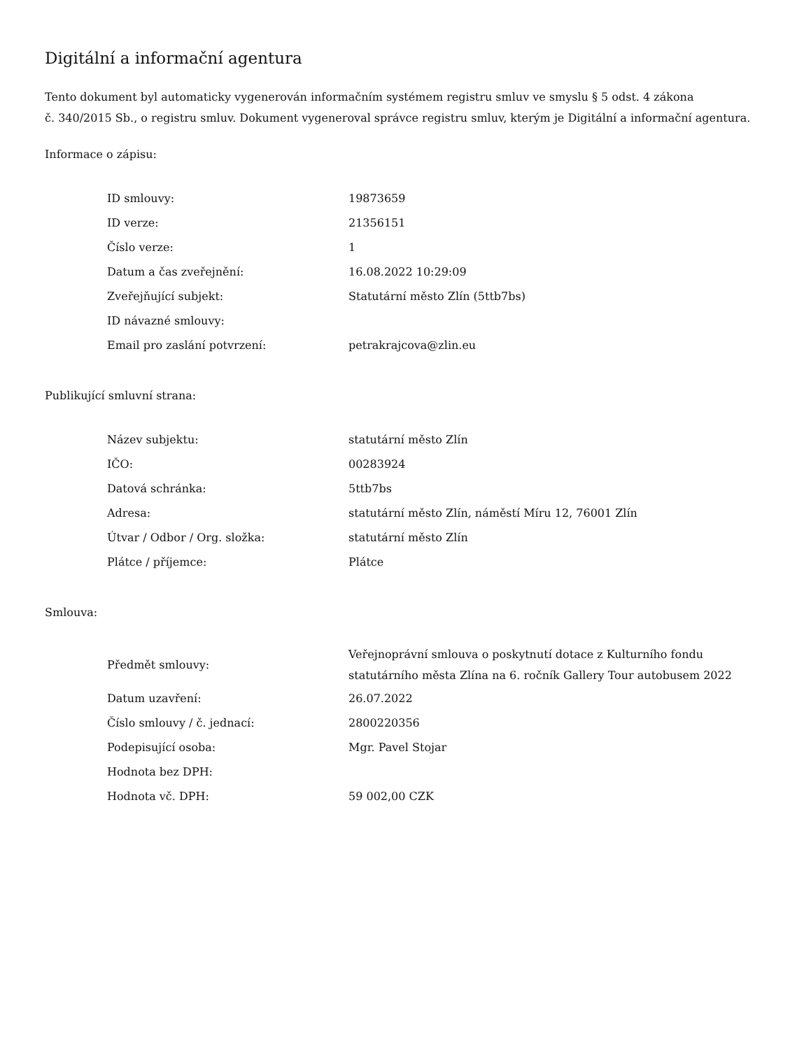Digitální a informační agentura
Tento dokument byl automaticky vygenerován informačním systémem registru smluv ve smyslu § 5 odst. 4 zákona
č. 340/2015 Sb., o registru smluv. Dokument vygeneroval správce registru smluv, kterým je Digitální a informační agentura.
Informace o zápisu:
| ID smlouvy: | 19873659 |
| ID verze: | 21356151 |
| Číslo verze: | 1 |
| Datum a čas zveřejnění: | 16.08.2022 10:29:09 |
| Zveřejňující subjekt: | Statutární město Zlín (5ttb7bs) |
| ID návazné smlouvy: | |
| Email pro zaslání potvrzení: | petrakrajcova@zlin.eu |
Publikující smluvní strana:
| Název subjektu: | statutární město Zlín |
| IČO: | 00283924 |
| Datová schránka: | 5ttb7bs |
| Adresa: | statutární město Zlín, náměstí Míru 12, 76001 Zlín |
| Útvar / Odbor / Org. složka: | statutární město Zlín |
| Plátce / příjemce: | Plátce |
Smlouva:
| Předmět smlouvy: | Veřejnoprávní smlouva o poskytnutí dotace z Kulturního fondu statutárního města Zlína na 6. ročník Gallery Tour autobusem 2022 |
| Datum uzavření: | 26.07.2022 |
| Číslo smlouvy / č. jednací: | 2800220356 |
| Podepisující osoba: | Mgr. Pavel Stojar |
| Hodnota bez DPH: | |
| Hodnota vč. DPH: | 59 002,00 CZK |